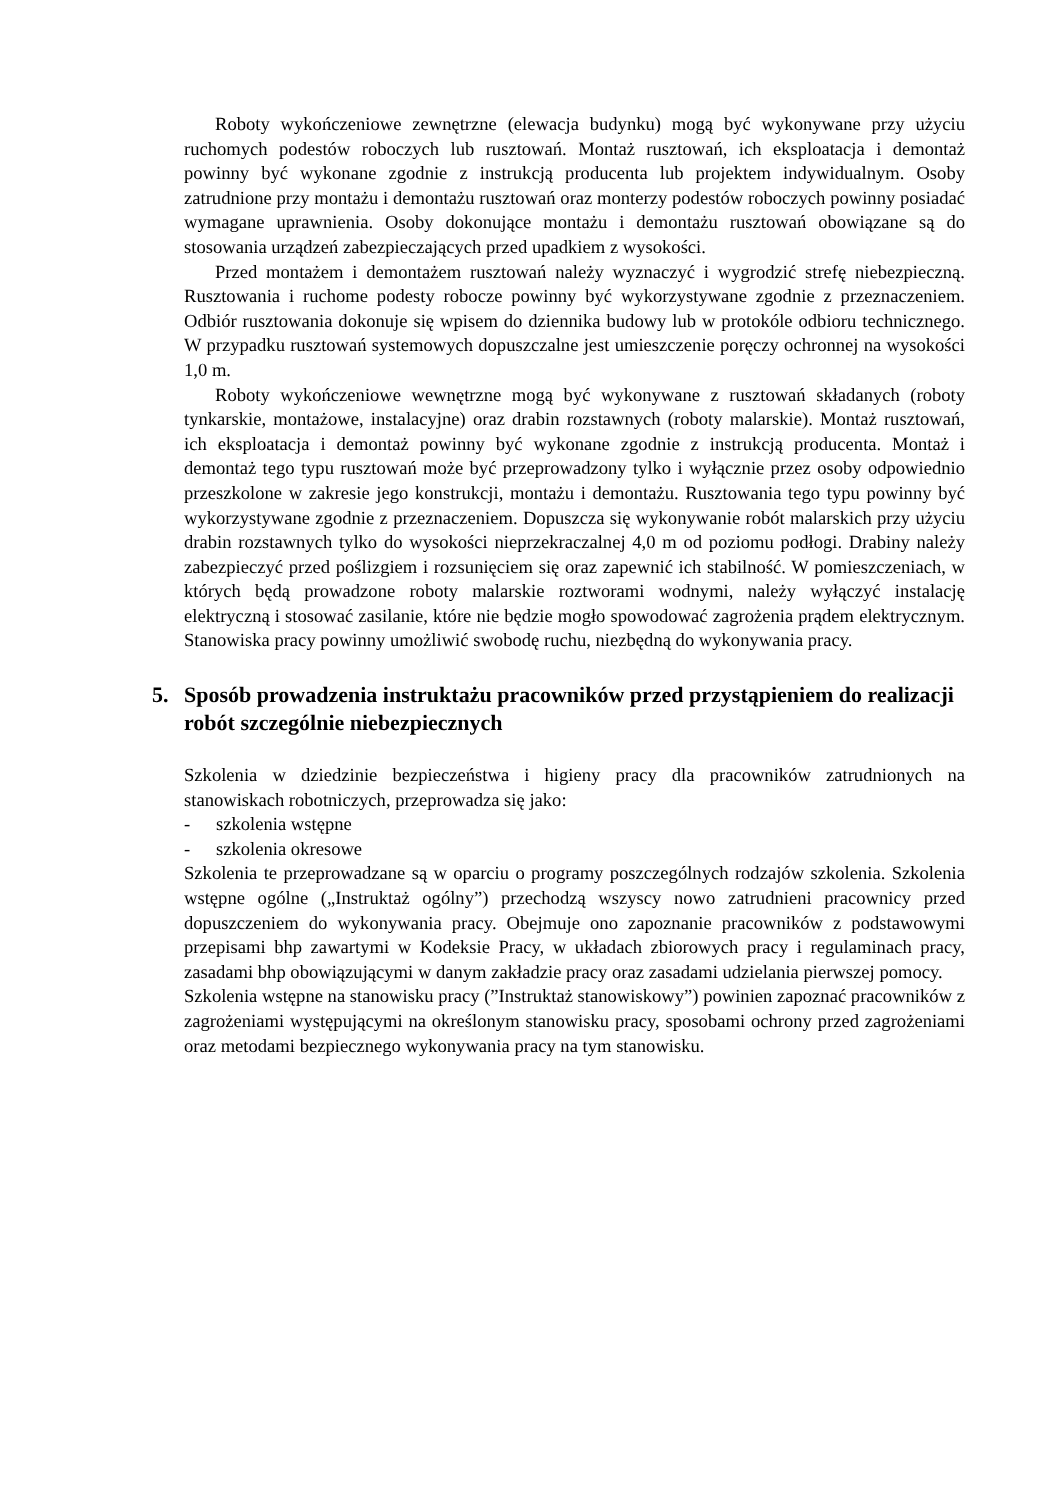Roboty wykończeniowe zewnętrzne (elewacja budynku) mogą być wykonywane przy użyciu ruchomych podestów roboczych lub rusztowań. Montaż rusztowań, ich eksploatacja i demontaż powinny być wykonane zgodnie z instrukcją producenta lub projektem indywidualnym. Osoby zatrudnione przy montażu i demontażu rusztowań oraz monterzy podestów roboczych powinny posiadać wymagane uprawnienia. Osoby dokonujące montażu i demontażu rusztowań obowiązane są do stosowania urządzeń zabezpieczających przed upadkiem z wysokości.
Przed montażem i demontażem rusztowań należy wyznaczyć i wygrodzić strefę niebezpieczną. Rusztowania i ruchome podesty robocze powinny być wykorzystywane zgodnie z przeznaczeniem. Odbiór rusztowania dokonuje się wpisem do dziennika budowy lub w protokóle odbioru technicznego. W przypadku rusztowań systemowych dopuszczalne jest umieszczenie poręczy ochronnej na wysokości 1,0 m.
Roboty wykończeniowe wewnętrzne mogą być wykonywane z rusztowań składanych (roboty tynkarskie, montażowe, instalacyjne) oraz drabin rozstawnych (roboty malarskie). Montaż rusztowań, ich eksploatacja i demontaż powinny być wykonane zgodnie z instrukcją producenta. Montaż i demontaż tego typu rusztowań może być przeprowadzony tylko i wyłącznie przez osoby odpowiednio przeszkolone w zakresie jego konstrukcji, montażu i demontażu. Rusztowania tego typu powinny być wykorzystywane zgodnie z przeznaczeniem. Dopuszcza się wykonywanie robót malarskich przy użyciu drabin rozstawnych tylko do wysokości nieprzekraczalnej 4,0 m od poziomu podłogi. Drabiny należy zabezpieczyć przed poślizgiem i rozsunięciem się oraz zapewnić ich stabilność. W pomieszczeniach, w których będą prowadzone roboty malarskie roztworami wodnymi, należy wyłączyć instalację elektryczną i stosować zasilanie, które nie będzie mogło spowodować zagrożenia prądem elektrycznym. Stanowiska pracy powinny umożliwić swobodę ruchu, niezbędną do wykonywania pracy.
5. Sposób prowadzenia instruktażu pracowników przed przystąpieniem do realizacji robót szczególnie niebezpiecznych
Szkolenia w dziedzinie bezpieczeństwa i higieny pracy dla pracowników zatrudnionych na stanowiskach robotniczych, przeprowadza się jako:
- szkolenia wstępne
- szkolenia okresowe
Szkolenia te przeprowadzane są w oparciu o programy poszczególnych rodzajów szkolenia. Szkolenia wstępne ogólne („Instruktaż ogólny”) przechodzą wszyscy nowo zatrudnieni pracownicy przed dopuszczeniem do wykonywania pracy. Obejmuje ono zapoznanie pracowników z podstawowymi przepisami bhp zawartymi w Kodeksie Pracy, w układach zbiorowych pracy i regulaminach pracy, zasadami bhp obowiązującymi w danym zakładzie pracy oraz zasadami udzielania pierwszej pomocy.
Szkolenia wstępne na stanowisku pracy (”Instruktaż stanowiskowy”) powinien zapoznać pracowników z zagrożeniami występującymi na określonym stanowisku pracy, sposobami ochrony przed zagrożeniami oraz metodami bezpiecznego wykonywania pracy na tym stanowisku.